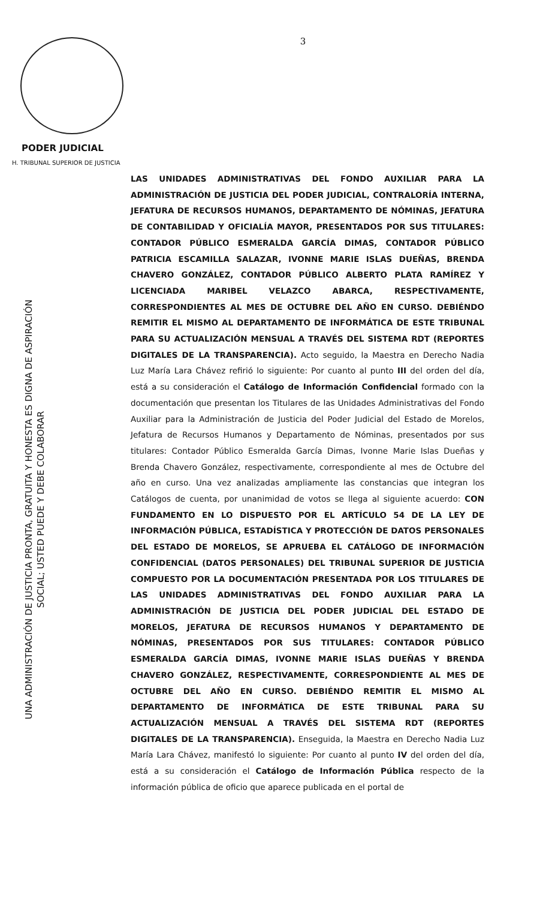3
PODER JUDICIAL
H. TRIBUNAL SUPERIOR DE JUSTICIA
UNA ADMINISTRACIÓN DE JUSTICIA PRONTA, GRATUITA Y HONESTA ES DIGNA DE ASPIRACIÓN
SOCIAL; USTED PUEDE Y DEBE COLABORAR
LAS UNIDADES ADMINISTRATIVAS DEL FONDO AUXILIAR PARA LA ADMINISTRACIÓN DE JUSTICIA DEL PODER JUDICIAL, CONTRALORÍA INTERNA, JEFATURA DE RECURSOS HUMANOS, DEPARTAMENTO DE NÓMINAS, JEFATURA DE CONTABILIDAD Y OFICIALÍA MAYOR, PRESENTADOS POR SUS TITULARES: CONTADOR PÚBLICO ESMERALDA GARCÍA DIMAS, CONTADOR PÚBLICO PATRICIA ESCAMILLA SALAZAR, IVONNE MARIE ISLAS DUEÑAS, BRENDA CHAVERO GONZÁLEZ, CONTADOR PÚBLICO ALBERTO PLATA RAMÍREZ Y LICENCIADA MARIBEL VELAZCO ABARCA, RESPECTIVAMENTE, CORRESPONDIENTES AL MES DE OCTUBRE DEL AÑO EN CURSO. DEBIÉNDO REMITIR EL MISMO AL DEPARTAMENTO DE INFORMÁTICA DE ESTE TRIBUNAL PARA SU ACTUALIZACIÓN MENSUAL A TRAVÉS DEL SISTEMA RDT (REPORTES DIGITALES DE LA TRANSPARENCIA). Acto seguido, la Maestra en Derecho Nadia Luz María Lara Chávez refirió lo siguiente: Por cuanto al punto III del orden del día, está a su consideración el Catálogo de Información Confidencial formado con la documentación que presentan los Titulares de las Unidades Administrativas del Fondo Auxiliar para la Administración de Justicia del Poder Judicial del Estado de Morelos, Jefatura de Recursos Humanos y Departamento de Nóminas, presentados por sus titulares: Contador Público Esmeralda García Dimas, Ivonne Marie Islas Dueñas y Brenda Chavero González, respectivamente, correspondiente al mes de Octubre del año en curso. Una vez analizadas ampliamente las constancias que integran los Catálogos de cuenta, por unanimidad de votos se llega al siguiente acuerdo: CON FUNDAMENTO EN LO DISPUESTO POR EL ARTÍCULO 54 DE LA LEY DE INFORMACIÓN PÚBLICA, ESTADÍSTICA Y PROTECCIÓN DE DATOS PERSONALES DEL ESTADO DE MORELOS, SE APRUEBA EL CATÁLOGO DE INFORMACIÓN CONFIDENCIAL (DATOS PERSONALES) DEL TRIBUNAL SUPERIOR DE JUSTICIA COMPUESTO POR LA DOCUMENTACIÓN PRESENTADA POR LOS TITULARES DE LAS UNIDADES ADMINISTRATIVAS DEL FONDO AUXILIAR PARA LA ADMINISTRACIÓN DE JUSTICIA DEL PODER JUDICIAL DEL ESTADO DE MORELOS, JEFATURA DE RECURSOS HUMANOS Y DEPARTAMENTO DE NÓMINAS, PRESENTADOS POR SUS TITULARES: CONTADOR PÚBLICO ESMERALDA GARCÍA DIMAS, IVONNE MARIE ISLAS DUEÑAS Y BRENDA CHAVERO GONZÁLEZ, RESPECTIVAMENTE, CORRESPONDIENTE AL MES DE OCTUBRE DEL AÑO EN CURSO. DEBIÉNDO REMITIR EL MISMO AL DEPARTAMENTO DE INFORMÁTICA DE ESTE TRIBUNAL PARA SU ACTUALIZACIÓN MENSUAL A TRAVÉS DEL SISTEMA RDT (REPORTES DIGITALES DE LA TRANSPARENCIA). Enseguida, la Maestra en Derecho Nadia Luz María Lara Chávez, manifestó lo siguiente: Por cuanto al punto IV del orden del día, está a su consideración el Catálogo de Información Pública respecto de la información pública de oficio que aparece publicada en el portal de